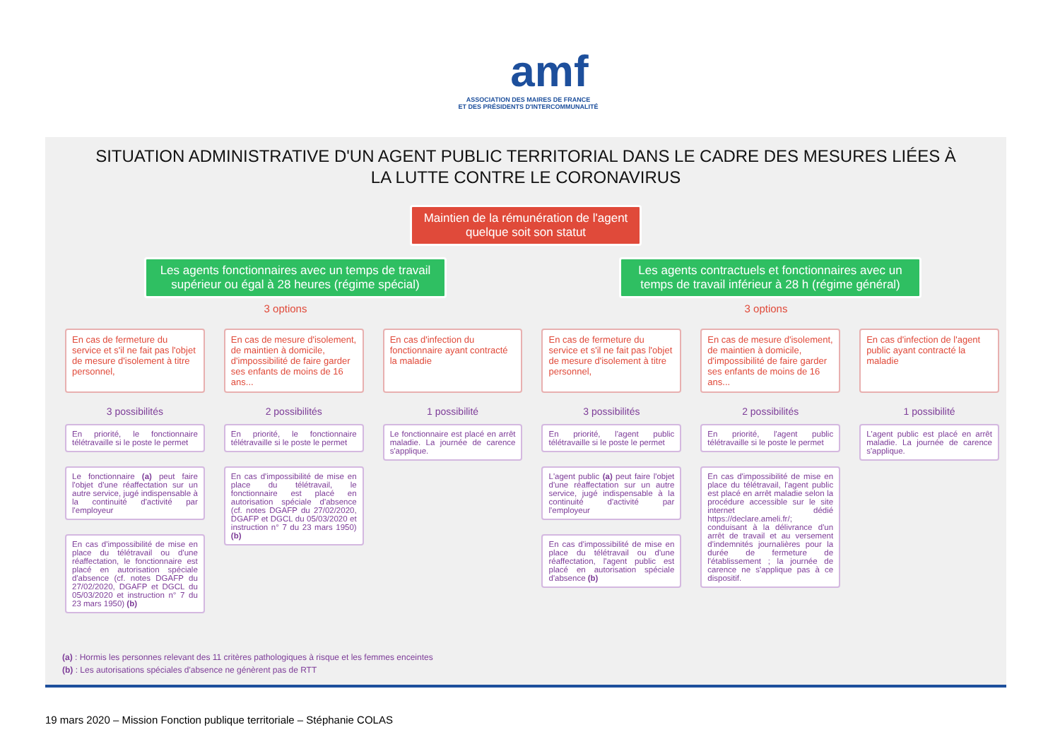amf
ASSOCIATION DES MAIRES DE FRANCE
ET DES PRÉSIDENTS D'INTERCOMMUNALITÉ
SITUATION ADMINISTRATIVE D'UN AGENT PUBLIC TERRITORIAL DANS LE CADRE DES MESURES LIÉES À
LA LUTTE CONTRE LE CORONAVIRUS
Maintien de la rémunération de l'agent quelque soit son statut
Les agents fonctionnaires avec un temps de travail supérieur ou égal à 28 heures (régime spécial)
Les agents contractuels et fonctionnaires avec un temps de travail inférieur à 28 h (régime général)
3 options 3 options
En cas de fermeture du service et s'il ne fait pas l'objet de mesure d'isolement à titre personnel,
3 possibilités
En priorité, le fonctionnaire télétravaille si le poste le permet
Le fonctionnaire (a) peut faire l'objet d'une réaffectation sur un autre service, jugé indispensable à la continuité d'activité par l'employeur
En cas d'impossibilité de mise en place du télétravail ou d'une réaffectation, le fonctionnaire est placé en autorisation spéciale d'absence (cf. notes DGAFP du 27/02/2020, DGAFP et DGCL du 05/03/2020 et instruction n° 7 du 23 mars 1950) (b)
En cas de mesure d'isolement, de maintien à domicile, d'impossibilité de faire garder ses enfants de moins de 16 ans...
2 possibilités
En priorité, le fonctionnaire télétravaille si le poste le permet
En cas d'impossibilité de mise en place du télétravail, le fonctionnaire est placé en autorisation spéciale d'absence (cf. notes DGAFP du 27/02/2020, DGAFP et DGCL du 05/03/2020 et instruction n° 7 du 23 mars 1950) (b)
En cas d'infection du fonctionnaire ayant contracté la maladie
1 possibilité
Le fonctionnaire est placé en arrêt maladie. La journée de carence s'applique.
En cas de fermeture du service et s'il ne fait pas l'objet de mesure d'isolement à titre personnel,
3 possibilités
En priorité, l'agent public télétravaille si le poste le permet
L'agent public (a) peut faire l'objet d'une réaffectation sur un autre service, jugé indispensable à la continuité d'activité par l'employeur
En cas d'impossibilité de mise en place du télétravail ou d'une réaffectation, l'agent public est placé en autorisation spéciale d'absence (b)
En cas de mesure d'isolement, de maintien à domicile, d'impossibilité de faire garder ses enfants de moins de 16 ans...
2 possibilités
En priorité, l'agent public télétravaille si le poste le permet
En cas d'impossibilité de mise en place du télétravail, l'agent public est placé en arrêt maladie selon la procédure accessible sur le site internet dédié https://declare.ameli.fr/; conduisant à la délivrance d'un arrêt de travail et au versement d'indemnités journalières pour la durée de fermeture de l'établissement ; la journée de carence ne s'applique pas à ce dispositif.
En cas d'infection de l'agent public ayant contracté la maladie
1 possibilité
L'agent public est placé en arrêt maladie. La journée de carence s'applique.
(a) : Hormis les personnes relevant des 11 critères pathologiques à risque et les femmes enceintes
(b) : Les autorisations spéciales d'absence ne génèrent pas de RTT
19 mars 2020 – Mission Fonction publique territoriale – Stéphanie COLAS